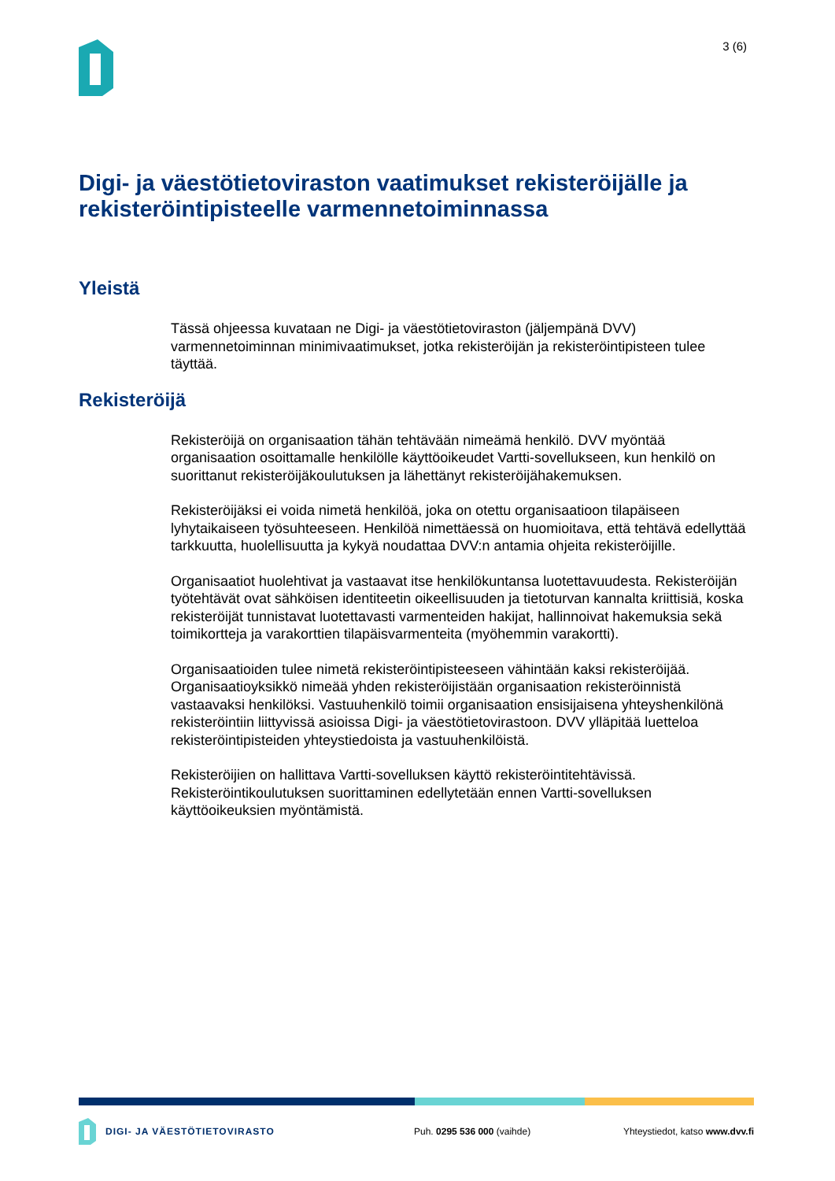3 (6)
Digi- ja väestötietoviraston vaatimukset rekisteröijälle ja rekisteröintipisteelle varmennetoiminnassa
Yleistä
Tässä ohjeessa kuvataan ne Digi- ja väestötietoviraston (jäljempänä DVV) varmennetoiminnan minimivaatimukset, jotka rekisteröijän ja rekisteröintipisteen tulee täyttää.
Rekisteröijä
Rekisteröijä on organisaation tähän tehtävään nimeämä henkilö. DVV myöntää organisaation osoittamalle henkilölle käyttöoikeudet Vartti-sovellukseen, kun henkilö on suorittanut rekisteröijäkoulutuksen ja lähettänyt rekisteröijähakemuksen.
Rekisteröijäksi ei voida nimetä henkilöä, joka on otettu organisaatioon tilapäiseen lyhytaikaiseen työsuhteeseen. Henkilöä nimettäessä on huomioitava, että tehtävä edellyttää tarkkuutta, huolellisuutta ja kykyä noudattaa DVV:n antamia ohjeita rekisteröijille.
Organisaatiot huolehtivat ja vastaavat itse henkilökuntansa luotettavuudesta. Rekisteröijän työtehtävät ovat sähköisen identiteetin oikeellisuuden ja tietoturvan kannalta kriittisiä, koska rekisteröijät tunnistavat luotettavasti varmenteiden hakijat, hallinnoivat hakemuksia sekä toimikortteja ja varakorttien tilapäisvarmenteita (myöhemmin varakortti).
Organisaatioiden tulee nimetä rekisteröintipisteeseen vähintään kaksi rekisteröijää. Organisaatioyksikkö nimeää yhden rekisteröijistään organisaation rekisteröinnistä vastaavaksi henkilöksi. Vastuuhenkilö toimii organisaation ensisijaisena yhteyshenkilönä rekisteröintiin liittyvissä asioissa Digi- ja väestötietovirastoon. DVV ylläpitää luetteloa rekisteröintipisteiden yhteystiedoista ja vastuuhenkilöistä.
Rekisteröijien on hallittava Vartti-sovelluksen käyttö rekisteröintitehtävissä. Rekisteröintikoulutuksen suorittaminen edellytetään ennen Vartti-sovelluksen käyttöoikeuksien myöntämistä.
DIGI- JA VÄESTÖTIETOVIRASTO Puh. 0295 536 000 (vaihde) Yhteystiedot, katso www.dvv.fi